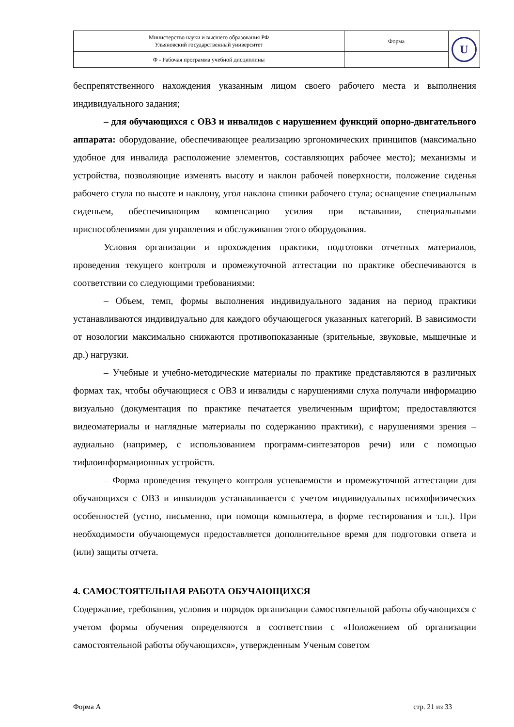| Министерство науки и высшего образования РФ Ульяновский государственный университет | Форма | U |
| Ф - Рабочая программа учебной дисциплины | | |
беспрепятственного нахождения указанным лицом своего рабочего места и выполнения индивидуального задания;
– для обучающихся с ОВЗ и инвалидов с нарушением функций опорно-двигательного аппарата: оборудование, обеспечивающее реализацию эргономических принципов (максимально удобное для инвалида расположение элементов, составляющих рабочее место); механизмы и устройства, позволяющие изменять высоту и наклон рабочей поверхности, положение сиденья рабочего стула по высоте и наклону, угол наклона спинки рабочего стула; оснащение специальным сиденьем, обеспечивающим компенсацию усилия при вставании, специальными приспособлениями для управления и обслуживания этого оборудования.
Условия организации и прохождения практики, подготовки отчетных материалов, проведения текущего контроля и промежуточной аттестации по практике обеспечиваются в соответствии со следующими требованиями:
– Объем, темп, формы выполнения индивидуального задания на период практики устанавливаются индивидуально для каждого обучающегося указанных категорий. В зависимости от нозологии максимально снижаются противопоказанные (зрительные, звуковые, мышечные и др.) нагрузки.
– Учебные и учебно-методические материалы по практике представляются в различных формах так, чтобы обучающиеся с ОВЗ и инвалиды с нарушениями слуха получали информацию визуально (документация по практике печатается увеличенным шрифтом; предоставляются видеоматериалы и наглядные материалы по содержанию практики), с нарушениями зрения – аудиально (например, с использованием программ-синтезаторов речи) или с помощью тифлоинформационных устройств.
– Форма проведения текущего контроля успеваемости и промежуточной аттестации для обучающихся с ОВЗ и инвалидов устанавливается с учетом индивидуальных психофизических особенностей (устно, письменно, при помощи компьютера, в форме тестирования и т.п.). При необходимости обучающемуся предоставляется дополнительное время для подготовки ответа и (или) защиты отчета.
4. САМОСТОЯТЕЛЬНАЯ РАБОТА ОБУЧАЮЩИХСЯ
Содержание, требования, условия и порядок организации самостоятельной работы обучающихся с учетом формы обучения определяются в соответствии с «Положением об организации самостоятельной работы обучающихся», утвержденным Ученым советом
Форма А стр. 21 из 33